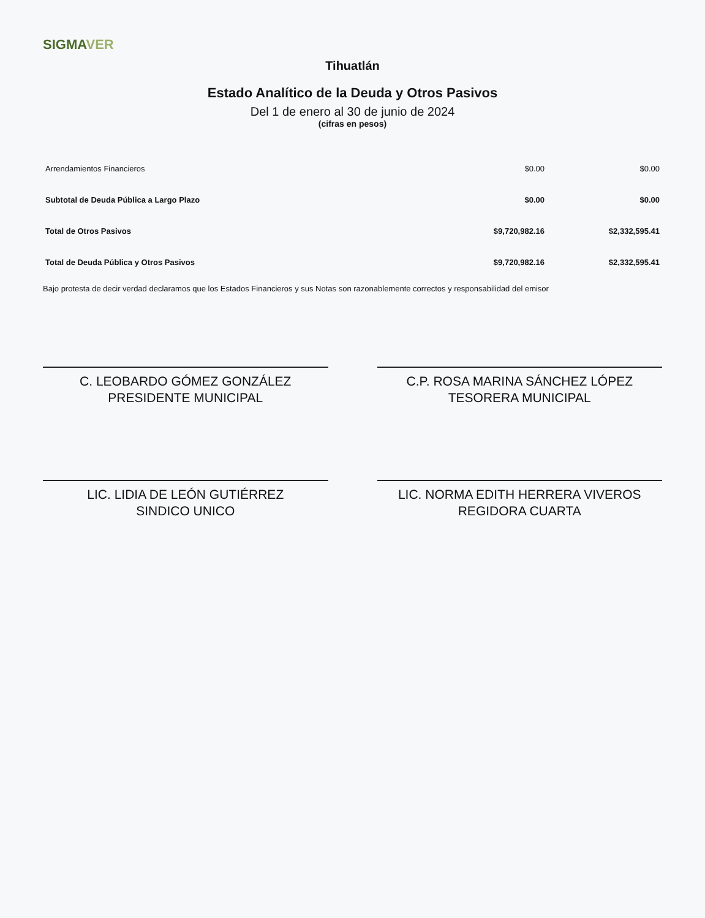SIGMAVER
Tihuatlán
Estado Analítico de la Deuda y Otros Pasivos
Del 1 de enero al 30 de junio de 2024
(cifras en pesos)
| Arrendamientos Financieros | $0.00 | $0.00 |
| Subtotal de Deuda Pública a Largo Plazo | $0.00 | $0.00 |
| Total de Otros Pasivos | $9,720,982.16 | $2,332,595.41 |
| Total de Deuda Pública y Otros Pasivos | $9,720,982.16 | $2,332,595.41 |
Bajo protesta de decir verdad declaramos que los Estados Financieros y sus Notas son razonablemente correctos y responsabilidad del emisor
C. LEOBARDO GÓMEZ GONZÁLEZ
PRESIDENTE MUNICIPAL
C.P. ROSA MARINA SÁNCHEZ LÓPEZ
TESORERA MUNICIPAL
LIC. LIDIA DE LEÓN GUTIÉRREZ
SINDICO UNICO
LIC. NORMA EDITH HERRERA VIVEROS
REGIDORA CUARTA